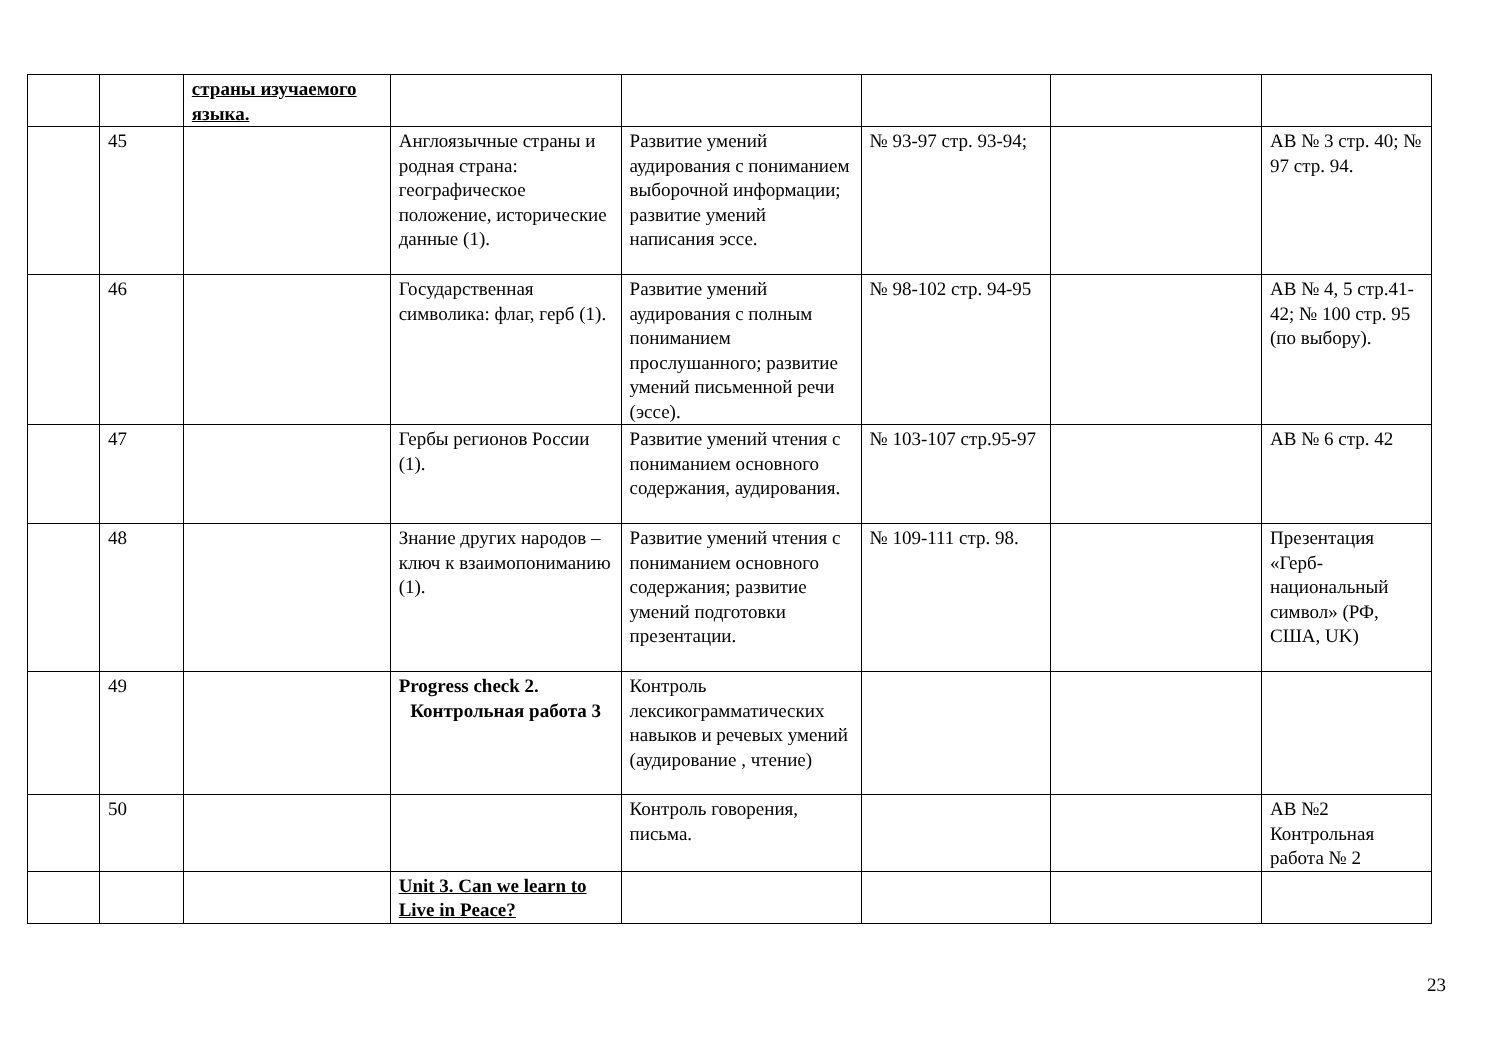| | | страны изучаемого языка. | | | | | |
| | 45 | | Англоязычные страны и родная страна: географическое положение, исторические данные (1). | Развитие умений аудирования с пониманием выборочной информации; развитие умений написания эссе. | № 93-97 стр. 93-94; | | АВ № 3 стр. 40; № 97 стр. 94. |
| | 46 | | Государственная символика: флаг, герб (1). | Развитие умений аудирования с полным пониманием прослушанного; развитие умений письменной речи (эссе). | № 98-102 стр. 94-95 | | АВ № 4, 5 стр.41-42; № 100 стр. 95 (по выбору). |
| | 47 | | Гербы регионов России (1). | Развитие умений чтения с пониманием основного содержания, аудирования. | № 103-107 стр.95-97 | | АВ № 6 стр. 42 |
| | 48 | | Знание других народов – ключ к взаимопониманию (1). | Развитие умений чтения с пониманием основного содержания; развитие умений подготовки презентации. | № 109-111 стр. 98. | | Презентация «Герб-национальный символ» (РФ, США, UK) |
| | 49 | | Progress check 2. Контрольная работа 3 | Контроль лексикограмматических навыков и речевых умений (аудирование , чтение) | | | |
| | 50 | | | Контроль говорения, письма. | | | АВ №2 Контрольная работа № 2 |
| | | | Unit 3. Can we learn to Live in Peace? | | | | |
23